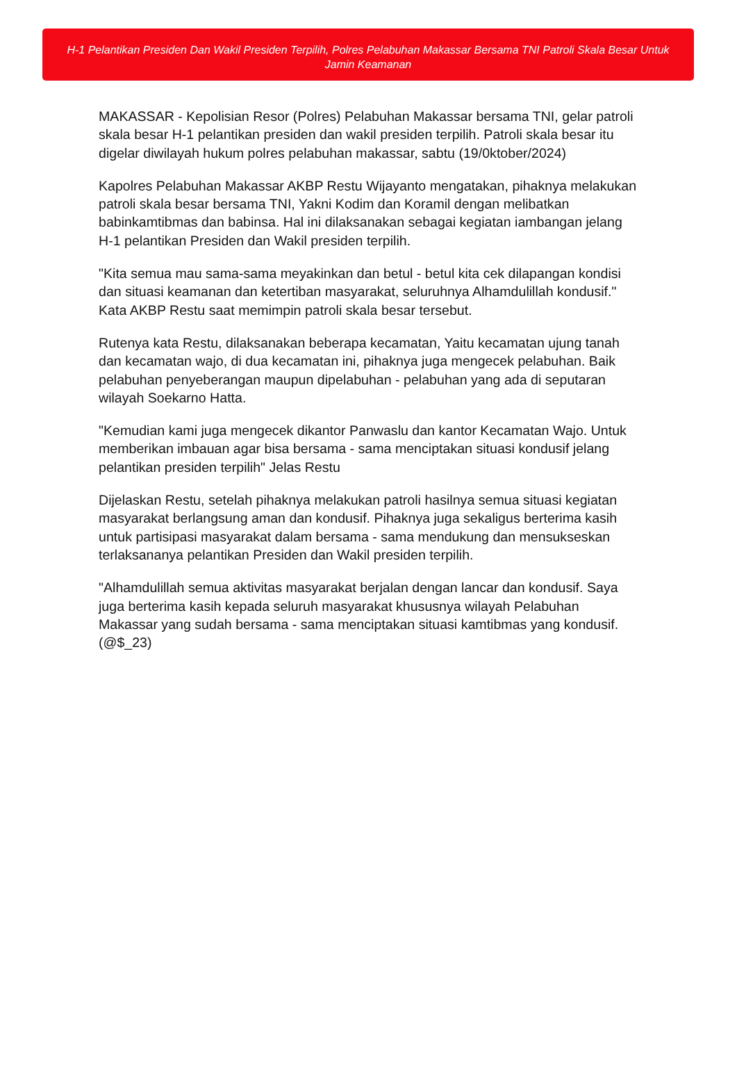H-1 Pelantikan Presiden Dan Wakil Presiden Terpilih, Polres Pelabuhan Makassar Bersama TNI Patroli Skala Besar Untuk Jamin Keamanan
MAKASSAR - Kepolisian Resor (Polres) Pelabuhan Makassar bersama TNI, gelar patroli skala besar H-1 pelantikan presiden dan wakil presiden terpilih. Patroli skala besar itu digelar diwilayah hukum polres pelabuhan makassar, sabtu (19/0ktober/2024)
Kapolres Pelabuhan Makassar AKBP Restu Wijayanto mengatakan, pihaknya melakukan patroli skala besar bersama TNI, Yakni Kodim dan Koramil dengan melibatkan babinkamtibmas dan babinsa. Hal ini dilaksanakan sebagai kegiatan iambangan jelang H-1 pelantikan Presiden dan Wakil presiden terpilih.
"Kita semua mau sama-sama meyakinkan dan betul - betul kita cek dilapangan kondisi dan situasi keamanan dan ketertiban masyarakat, seluruhnya Alhamdulillah kondusif." Kata AKBP Restu saat memimpin patroli skala besar tersebut.
Rutenya kata Restu, dilaksanakan beberapa kecamatan, Yaitu kecamatan ujung tanah dan kecamatan wajo, di dua kecamatan ini, pihaknya juga mengecek pelabuhan. Baik pelabuhan penyeberangan maupun dipelabuhan - pelabuhan yang ada di seputaran wilayah Soekarno Hatta.
"Kemudian kami juga mengecek dikantor Panwaslu dan kantor Kecamatan Wajo. Untuk memberikan imbauan agar bisa bersama - sama menciptakan situasi kondusif jelang pelantikan presiden terpilih" Jelas Restu
Dijelaskan Restu, setelah pihaknya melakukan patroli hasilnya semua situasi kegiatan masyarakat berlangsung aman dan kondusif. Pihaknya juga sekaligus berterima kasih untuk partisipasi masyarakat dalam bersama - sama mendukung dan mensukseskan terlaksananya pelantikan Presiden dan Wakil presiden terpilih.
"Alhamdulillah semua aktivitas masyarakat berjalan dengan lancar dan kondusif. Saya juga berterima kasih kepada seluruh masyarakat khususnya wilayah Pelabuhan Makassar yang sudah bersama - sama menciptakan situasi kamtibmas yang kondusif. (@$_23)